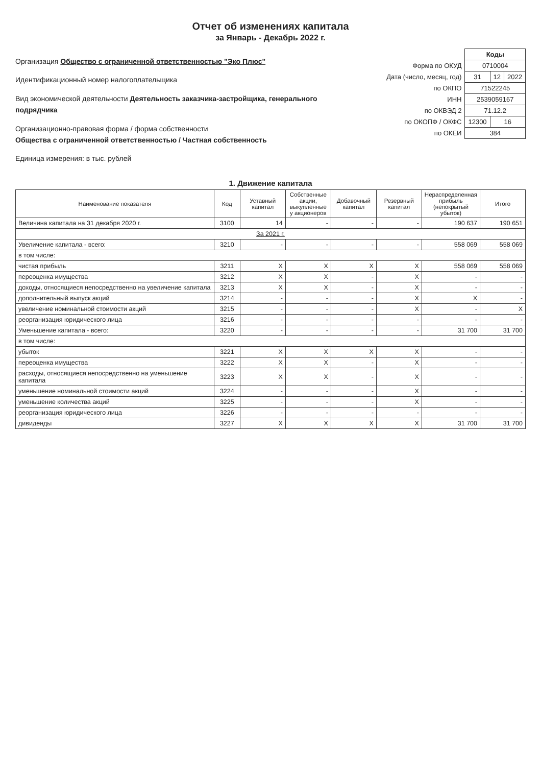Отчет об изменениях капитала
за Январь - Декабрь 2022 г.
Организация Общество с ограниченной ответственностью "Эко Плюс"
Идентификационный номер налогоплательщика
Вид экономической деятельности Деятельность заказчика-застройщика, генерального подрядчика
Организационно-правовая форма / форма собственности
Общества с ограниченной ответственностью / Частная собственность
Единица измерения: в тыс. рублей
| | Коды | | |
| Форма по ОКУД | 0710004 | | |
| Дата (число, месяц, год) | 31 | 12 | 2022 |
| по ОКПО | 71522245 | | |
| ИНН | 2539059167 | | |
| по ОКВЭД 2 | 71.12.2 | | |
| по ОКОПФ / ОКФС | 12300 | 16 | |
| по ОКЕИ | 384 | | |
1. Движение капитала
| Наименование показателя | Код | Уставный капитал | Собственные акции, выкупленные у акционеров | Добавочный капитал | Резервный капитал | Нераспределенная прибыль (непокрытый убыток) | Итого |
| --- | --- | --- | --- | --- | --- | --- | --- |
| Величина капитала на 31 декабря 2020 г. | 3100 | 14 | - | - | - | 190 637 | 190 651 |
| За 2021 г. | | | | | | | |
| Увеличение капитала - всего: | 3210 | - | - | - | - | 558 069 | 558 069 |
| в том числе: | | | | | | | |
| чистая прибыль | 3211 | X | X | X | X | 558 069 | 558 069 |
| переоценка имущества | 3212 | X | X | - | X | - | - |
| доходы, относящиеся непосредственно на увеличение капитала | 3213 | X | X | - | X | - | - |
| дополнительный выпуск акций | 3214 | - | - | - | X | X | - |
| увеличение номинальной стоимости акций | 3215 | - | - | - | X | - | X |
| реорганизация юридического лица | 3216 | - | - | - | - | - | - |
| Уменьшение капитала - всего: | 3220 | - | - | - | - | 31 700 | 31 700 |
| в том числе: | | | | | | | |
| убыток | 3221 | X | X | X | X | - | - |
| переоценка имущества | 3222 | X | X | - | X | - | - |
| расходы, относящиеся непосредственно на уменьшение капитала | 3223 | X | X | - | X | - | - |
| уменьшение номинальной стоимости акций | 3224 | - | - | - | X | - | - |
| уменьшение количества акций | 3225 | - | - | - | X | - | - |
| реорганизация юридического лица | 3226 | - | - | - | - | - | - |
| дивиденды | 3227 | X | X | X | X | 31 700 | 31 700 |